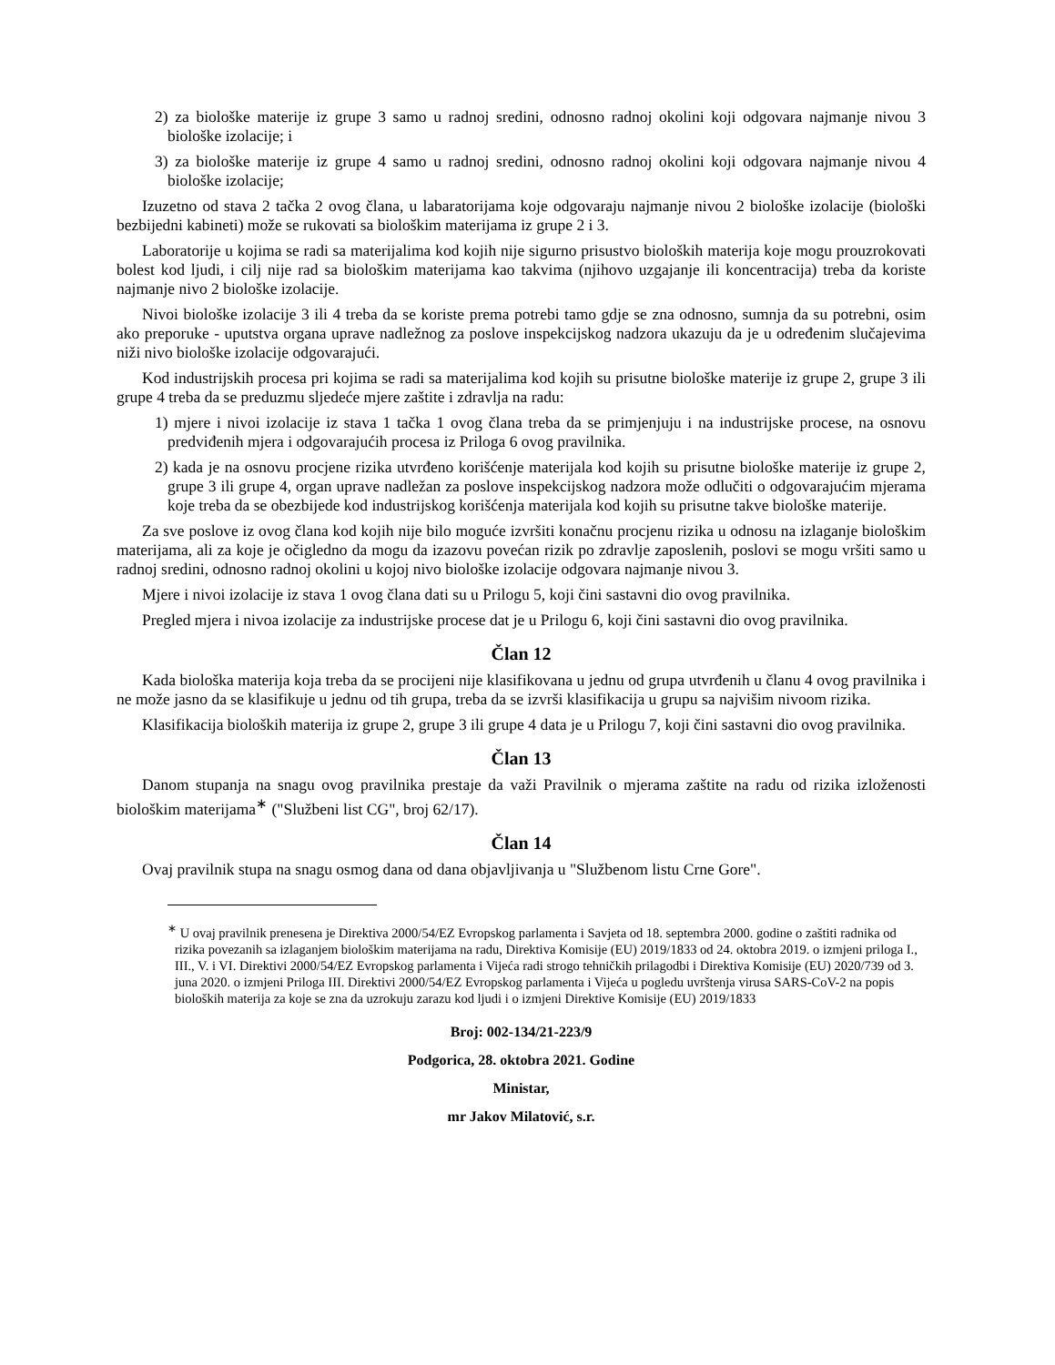2) za biološke materije iz grupe 3 samo u radnoj sredini, odnosno radnoj okolini koji odgovara najmanje nivou 3 biološke izolacije; i
3) za biološke materije iz grupe 4 samo u radnoj sredini, odnosno radnoj okolini koji odgovara najmanje nivou 4 biološke izolacije;
Izuzetno od stava 2 tačka 2 ovog člana, u labaratorijama koje odgovaraju najmanje nivou 2 biološke izolacije (biološki bezbijedni kabineti) može se rukovati sa biološkim materijama iz grupe 2 i 3.
Laboratorije u kojima se radi sa materijalima kod kojih nije sigurno prisustvo bioloških materija koje mogu prouzrokovati bolest kod ljudi, i cilj nije rad sa biološkim materijama kao takvima (njihovo uzgajanje ili koncentracija) treba da koriste najmanje nivo 2 biološke izolacije.
Nivoi biološke izolacije 3 ili 4 treba da se koriste prema potrebi tamo gdje se zna odnosno, sumnja da su potrebni, osim ako preporuke - uputstva organa uprave nadležnog za poslove inspekcijskog nadzora ukazuju da je u određenim slučajevima niži nivo biološke izolacije odgovarajući.
Kod industrijskih procesa pri kojima se radi sa materijalima kod kojih su prisutne biološke materije iz grupe 2, grupe 3 ili grupe 4 treba da se preduzmu sljedeće mjere zaštite i zdravlja na radu:
1) mjere i nivoi izolacije iz stava 1 tačka 1 ovog člana treba da se primjenjuju i na industrijske procese, na osnovu predviđenih mjera i odgovarajućih procesa iz Priloga 6 ovog pravilnika.
2) kada je na osnovu procjene rizika utvrđeno korišćenje materijala kod kojih su prisutne biološke materije iz grupe 2, grupe 3 ili grupe 4, organ uprave nadležan za poslove inspekcijskog nadzora može odlučiti o odgovarajućim mjerama koje treba da se obezbijede kod industrijskog korišćenja materijala kod kojih su prisutne takve biološke materije.
Za sve poslove iz ovog člana kod kojih nije bilo moguće izvršiti konačnu procjenu rizika u odnosu na izlaganje biološkim materijama, ali za koje je očigledno da mogu da izazovu povećan rizik po zdravlje zaposlenih, poslovi se mogu vršiti samo u radnoj sredini, odnosno radnoj okolini u kojoj nivo biološke izolacije odgovara najmanje nivou 3.
Mjere i nivoi izolacije iz stava 1 ovog člana dati su u Prilogu 5, koji čini sastavni dio ovog pravilnika.
Pregled mjera i nivoa izolacije za industrijske procese dat je u Prilogu 6, koji čini sastavni dio ovog pravilnika.
Član 12
Kada biološka materija koja treba da se procijeni nije klasifikovana u jednu od grupa utvrđenih u članu 4 ovog pravilnika i ne može jasno da se klasifikuje u jednu od tih grupa, treba da se izvrši klasifikacija u grupu sa najvišim nivoom rizika.
Klasifikacija bioloških materija iz grupe 2, grupe 3 ili grupe 4 data je u Prilogu 7, koji čini sastavni dio ovog pravilnika.
Član 13
Danom stupanja na snagu ovog pravilnika prestaje da važi Pravilnik o mjerama zaštite na radu od rizika izloženosti biološkim materijama<sup>∗</sup> ("Službeni list CG", broj 62/17).
Član 14
Ovaj pravilnik stupa na snagu osmog dana od dana objavljivanja u "Službenom listu Crne Gore".
<sup>∗</sup> U ovaj pravilnik prenesena je Direktiva 2000/54/EZ Evropskog parlamenta i Savjeta od 18. septembra 2000. godine o zaštiti radnika od rizika povezanih sa izlaganjem biološkim materijama na radu, Direktiva Komisije (EU) 2019/1833 od 24. oktobra 2019. o izmjeni priloga I., III., V. i VI. Direktivi 2000/54/EZ Evropskog parlamenta i Vijeća radi strogo tehničkih prilagodbi i Direktiva Komisije (EU) 2020/739 od 3. juna 2020. o izmjeni Priloga III. Direktivi 2000/54/EZ Evropskog parlamenta i Vijeća u pogledu uvrštenja virusa SARS-CoV-2 na popis bioloških materija za koje se zna da uzrokuju zarazu kod ljudi i o izmjeni Direktive Komisije (EU) 2019/1833
Broj: 002-134/21-223/9
Podgorica, 28. oktobra 2021. Godine
Ministar,
mr Jakov Milatović, s.r.